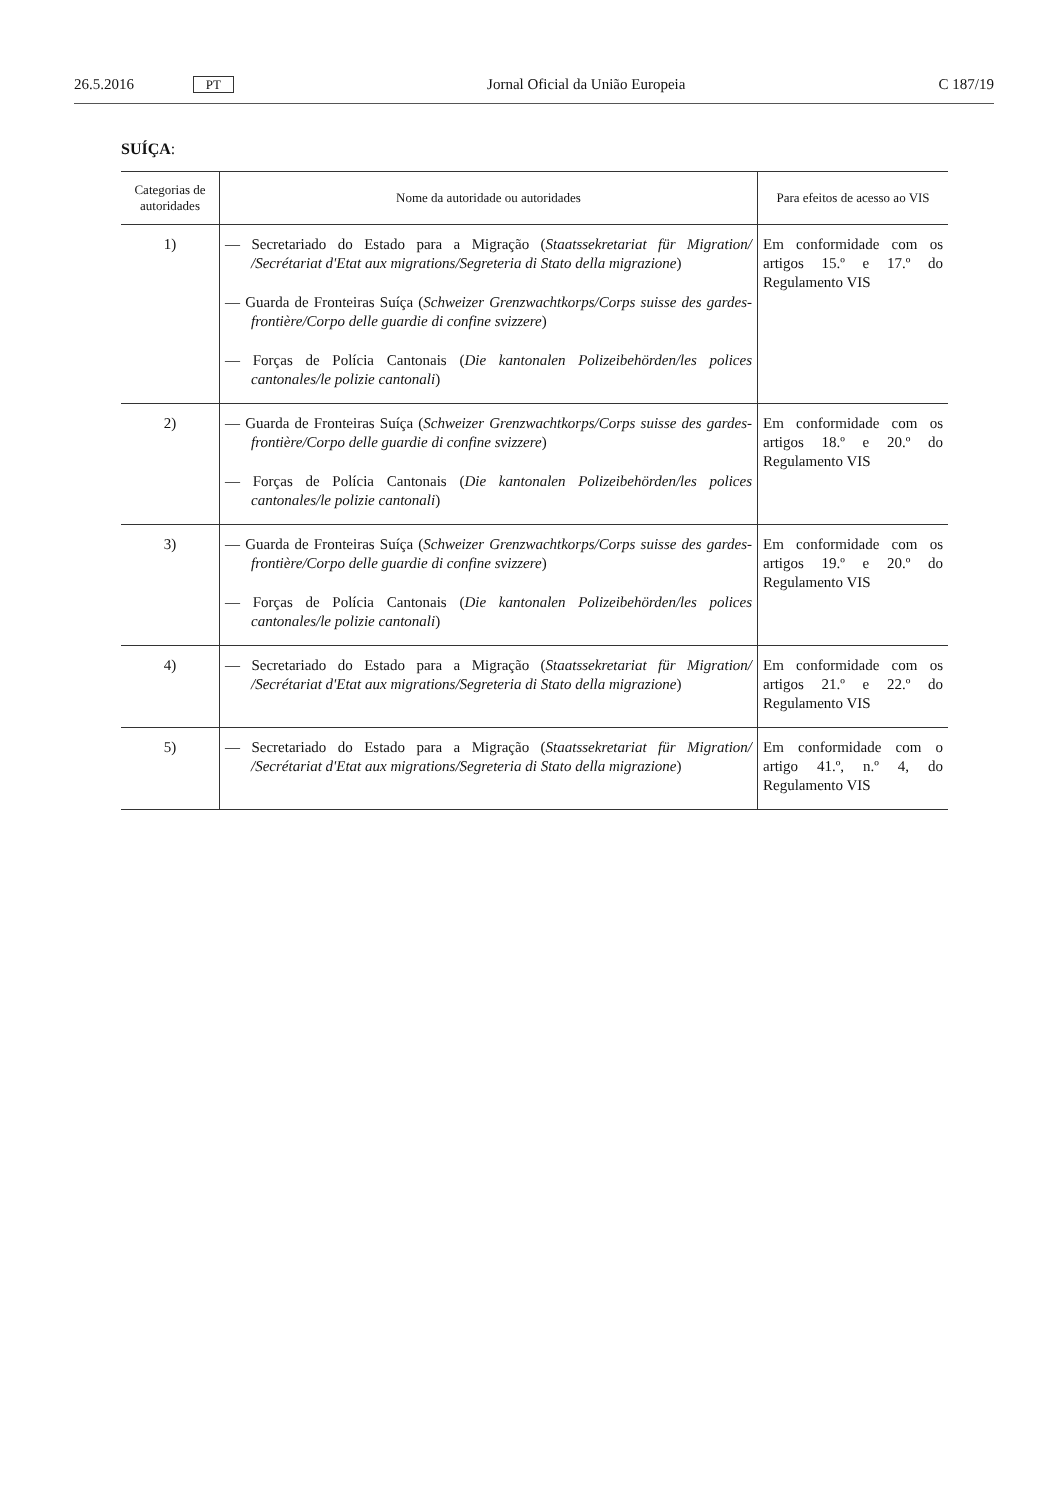26.5.2016 PT Jornal Oficial da União Europeia C 187/19
SUÍÇA:
| Categorias de autoridades | Nome da autoridade ou autoridades | Para efeitos de acesso ao VIS |
| --- | --- | --- |
| 1) | — Secretariado do Estado para a Migração ( Staatssekretariat für Migration/ /Secrétariat d'Etat aux migrations/Segreteria di Stato della migrazione ) — Guarda de Fronteiras Suíça ( Schweizer Grenzwachtkorps/Corps suisse des gardes-frontière/Corpo delle guardie di confine svizzere ) — Forças de Polícia Cantonais ( Die kantonalen Polizeibehörden/les polices cantonales/le polizie cantonali ) | Em conformidade com os artigos 15.º e 17.º do Regulamento VIS |
| 2) | — Guarda de Fronteiras Suíça ( Schweizer Grenzwachtkorps/Corps suisse des gardes-frontière/Corpo delle guardie di confine svizzere ) — Forças de Polícia Cantonais ( Die kantonalen Polizeibehörden/les polices cantonales/le polizie cantonali ) | Em conformidade com os artigos 18.º e 20.º do Regulamento VIS |
| 3) | — Guarda de Fronteiras Suíça ( Schweizer Grenzwachtkorps/Corps suisse des gardes-frontière/Corpo delle guardie di confine svizzere ) — Forças de Polícia Cantonais ( Die kantonalen Polizeibehörden/les polices cantonales/le polizie cantonali ) | Em conformidade com os artigos 19.º e 20.º do Regulamento VIS |
| 4) | — Secretariado do Estado para a Migração ( Staatssekretariat für Migration/ /Secrétariat d'Etat aux migrations/Segreteria di Stato della migrazione ) | Em conformidade com os artigos 21.º e 22.º do Regulamento VIS |
| 5) | — Secretariado do Estado para a Migração ( Staatssekretariat für Migration/ /Secrétariat d'Etat aux migrations/Segreteria di Stato della migrazione ) | Em conformidade com o artigo 41.º, n.º 4, do Regulamento VIS |